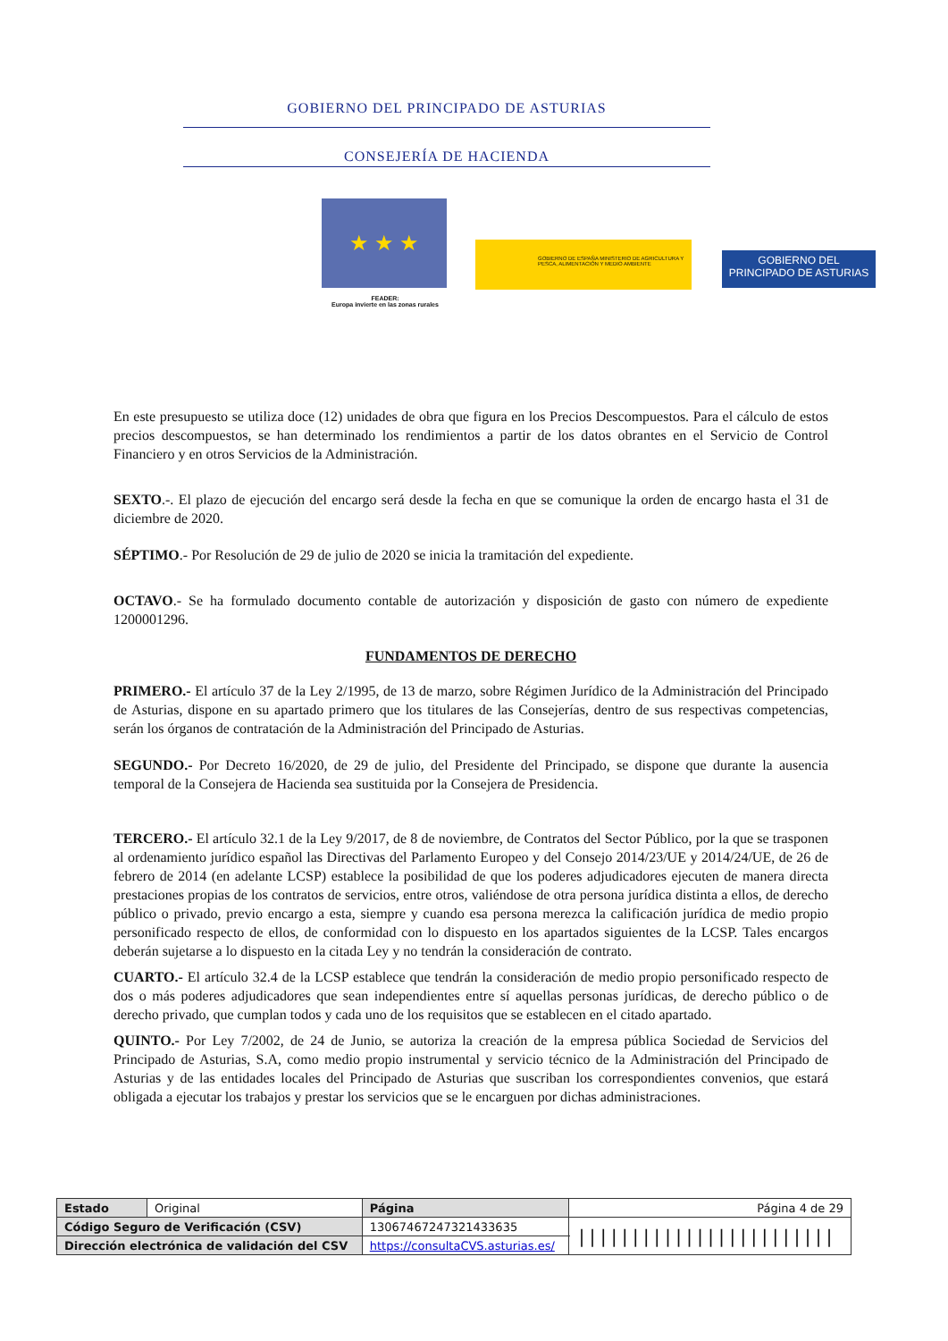GOBIERNO DEL PRINCIPADO DE ASTURIAS
CONSEJERÍA DE HACIENDA
★ ★ ★
FEADER:
Europa invierte en las zonas rurales
GOBIERNO DE ESPAÑA MINISTERIO DE AGRICULTURA Y PESCA, ALIMENTACIÓN Y MEDIO AMBIENTE
GOBIERNO DEL
PRINCIPADO DE ASTURIAS
En este presupuesto se utiliza doce (12) unidades de obra que figura en los Precios Descompuestos. Para el cálculo de estos precios descompuestos, se han determinado los rendimientos a partir de los datos obrantes en el Servicio de Control Financiero y en otros Servicios de la Administración.
SEXTO.-. El plazo de ejecución del encargo será desde la fecha en que se comunique la orden de encargo hasta el 31 de diciembre de 2020.
SÉPTIMO.- Por Resolución de 29 de julio de 2020 se inicia la tramitación del expediente.
OCTAVO.- Se ha formulado documento contable de autorización y disposición de gasto con número de expediente 1200001296.
FUNDAMENTOS DE DERECHO
PRIMERO.- El artículo 37 de la Ley 2/1995, de 13 de marzo, sobre Régimen Jurídico de la Administración del Principado de Asturias, dispone en su apartado primero que los titulares de las Consejerías, dentro de sus respectivas competencias, serán los órganos de contratación de la Administración del Principado de Asturias.
SEGUNDO.- Por Decreto 16/2020, de 29 de julio, del Presidente del Principado, se dispone que durante la ausencia temporal de la Consejera de Hacienda sea sustituida por la Consejera de Presidencia.
TERCERO.- El artículo 32.1 de la Ley 9/2017, de 8 de noviembre, de Contratos del Sector Público, por la que se trasponen al ordenamiento jurídico español las Directivas del Parlamento Europeo y del Consejo 2014/23/UE y 2014/24/UE, de 26 de febrero de 2014 (en adelante LCSP) establece la posibilidad de que los poderes adjudicadores ejecuten de manera directa prestaciones propias de los contratos de servicios, entre otros, valiéndose de otra persona jurídica distinta a ellos, de derecho público o privado, previo encargo a esta, siempre y cuando esa persona merezca la calificación jurídica de medio propio personificado respecto de ellos, de conformidad con lo dispuesto en los apartados siguientes de la LCSP. Tales encargos deberán sujetarse a lo dispuesto en la citada Ley y no tendrán la consideración de contrato.
CUARTO.- El artículo 32.4 de la LCSP establece que tendrán la consideración de medio propio personificado respecto de dos o más poderes adjudicadores que sean independientes entre sí aquellas personas jurídicas, de derecho público o de derecho privado, que cumplan todos y cada uno de los requisitos que se establecen en el citado apartado.
QUINTO.- Por Ley 7/2002, de 24 de Junio, se autoriza la creación de la empresa pública Sociedad de Servicios del Principado de Asturias, S.A, como medio propio instrumental y servicio técnico de la Administración del Principado de Asturias y de las entidades locales del Principado de Asturias que suscriban los correspondientes convenios, que estará obligada a ejecutar los trabajos y prestar los servicios que se le encarguen por dichas administraciones.
| Estado | Original | Página | Página 4 de 29 | |
| Código Seguro de Verificación (CSV) | | 13067467247321433635 | | //////////////////////// |
| Dirección electrónica de validación del CSV | | https://consultaCVS.asturias.es/ | | |